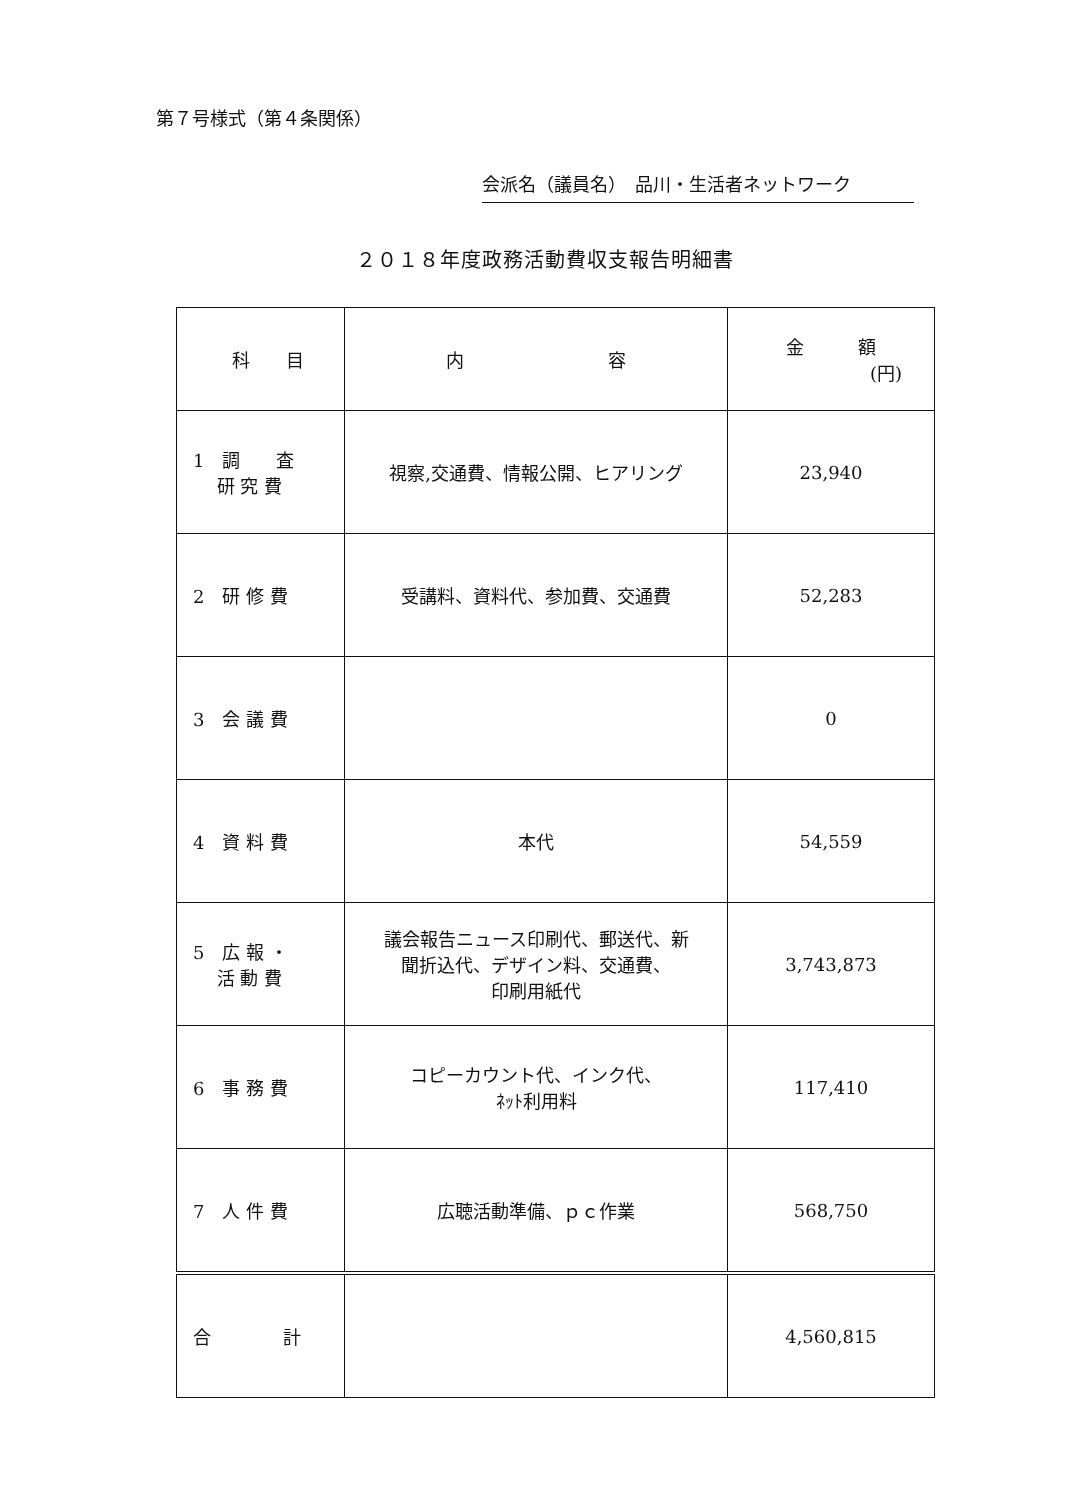第７号様式（第４条関係）
会派名（議員名）　品川・生活者ネットワーク
２０１８年度政務活動費収支報告明細書
| 科 目 | 内 容 | 金 額 (円) |
| --- | --- | --- |
| 1 調 査 研 究 費 | 視察,交通費、情報公開、ヒアリング | 23,940 |
| 2 研 修 費 | 受講料、資料代、参加費、交通費 | 52,283 |
| 3 会 議 費 | | 0 |
| 4 資 料 費 | 本代 | 54,559 |
| 5 広 報 ・ 活 動 費 | 議会報告ニュース印刷代、郵送代、新 聞折込代、デザイン料、交通費、 印刷用紙代 | 3,743,873 |
| 6 事 務 費 | コピーカウント代、インク代、 ﾈｯﾄ利用料 | 117,410 |
| 7 人 件 費 | 広聴活動準備、ｐｃ作業 | 568,750 |
| 合 計 | | 4,560,815 |